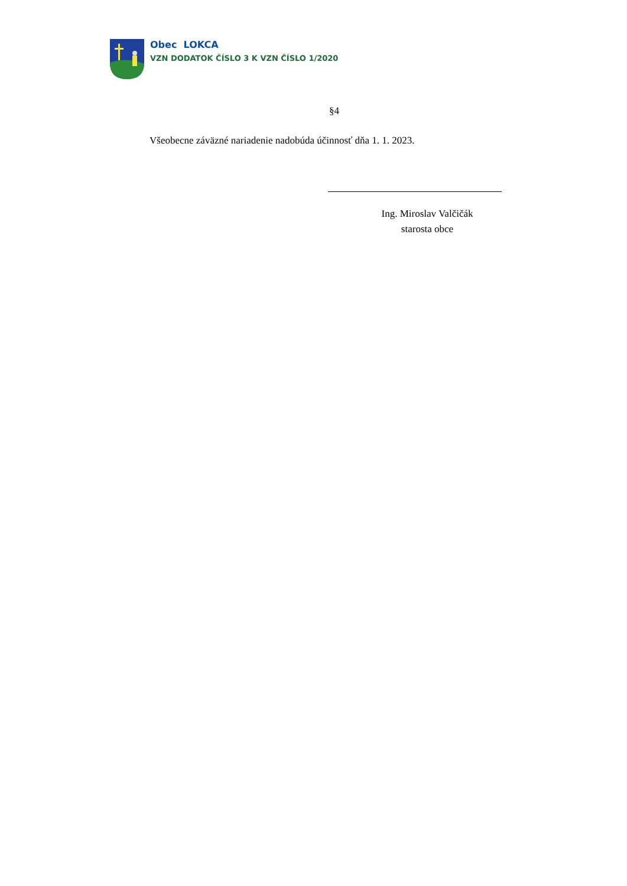Obec LOKCA
VZN DODATOK ČÍSLO 3 K VZN ČÍSLO 1/2020
§4
Všeobecne záväzné nariadenie nadobúda účinnosť dňa 1. 1. 2023.
Ing. Miroslav Valčičák
starosta obce